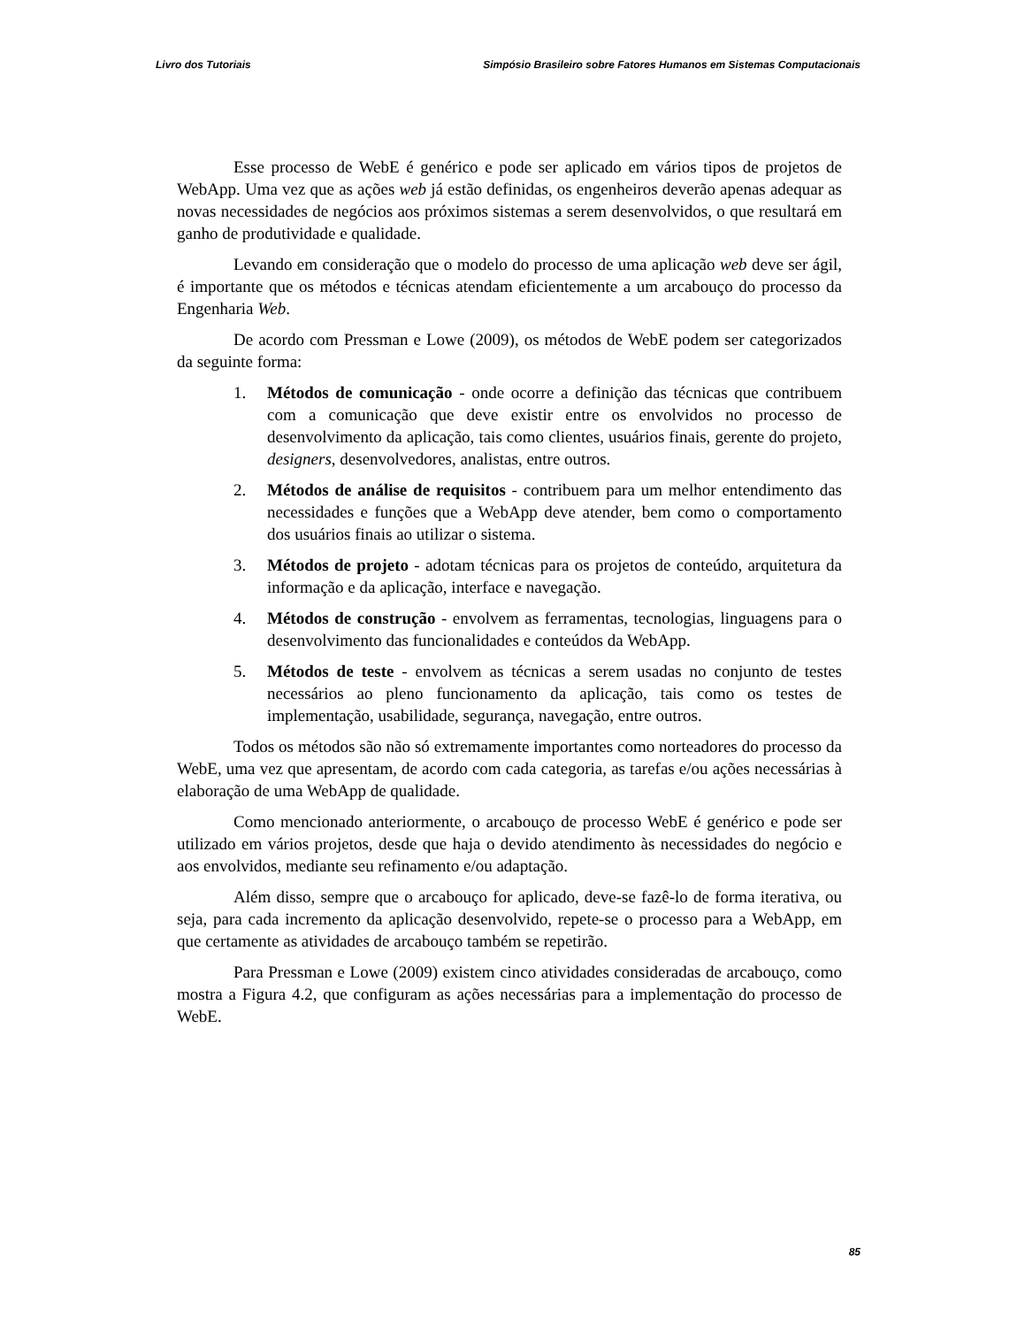Livro dos Tutoriais Simpósio Brasileiro sobre Fatores Humanos em Sistemas Computacionais
Esse processo de WebE é genérico e pode ser aplicado em vários tipos de projetos de WebApp. Uma vez que as ações web já estão definidas, os engenheiros deverão apenas adequar as novas necessidades de negócios aos próximos sistemas a serem desenvolvidos, o que resultará em ganho de produtividade e qualidade.
Levando em consideração que o modelo do processo de uma aplicação web deve ser ágil, é importante que os métodos e técnicas atendam eficientemente a um arcabouço do processo da Engenharia Web.
De acordo com Pressman e Lowe (2009), os métodos de WebE podem ser categorizados da seguinte forma:
1. Métodos de comunicação - onde ocorre a definição das técnicas que contribuem com a comunicação que deve existir entre os envolvidos no processo de desenvolvimento da aplicação, tais como clientes, usuários finais, gerente do projeto, designers, desenvolvedores, analistas, entre outros.
2. Métodos de análise de requisitos - contribuem para um melhor entendimento das necessidades e funções que a WebApp deve atender, bem como o comportamento dos usuários finais ao utilizar o sistema.
3. Métodos de projeto - adotam técnicas para os projetos de conteúdo, arquitetura da informação e da aplicação, interface e navegação.
4. Métodos de construção - envolvem as ferramentas, tecnologias, linguagens para o desenvolvimento das funcionalidades e conteúdos da WebApp.
5. Métodos de teste - envolvem as técnicas a serem usadas no conjunto de testes necessários ao pleno funcionamento da aplicação, tais como os testes de implementação, usabilidade, segurança, navegação, entre outros.
Todos os métodos são não só extremamente importantes como norteadores do processo da WebE, uma vez que apresentam, de acordo com cada categoria, as tarefas e/ou ações necessárias à elaboração de uma WebApp de qualidade.
Como mencionado anteriormente, o arcabouço de processo WebE é genérico e pode ser utilizado em vários projetos, desde que haja o devido atendimento às necessidades do negócio e aos envolvidos, mediante seu refinamento e/ou adaptação.
Além disso, sempre que o arcabouço for aplicado, deve-se fazê-lo de forma iterativa, ou seja, para cada incremento da aplicação desenvolvido, repete-se o processo para a WebApp, em que certamente as atividades de arcabouço também se repetirão.
Para Pressman e Lowe (2009) existem cinco atividades consideradas de arcabouço, como mostra a Figura 4.2, que configuram as ações necessárias para a implementação do processo de WebE.
85